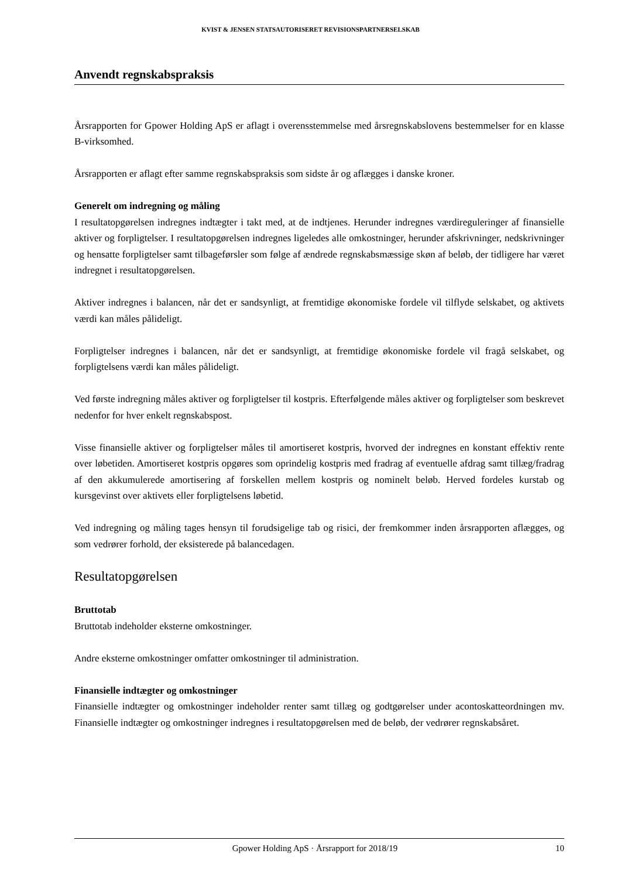KVIST & JENSEN STATSAUTORISERET REVISIONSPARTNERSELSKAB
Anvendt regnskabspraksis
Årsrapporten for Gpower Holding ApS er aflagt i overensstemmelse med årsregnskabslovens bestemmelser for en klasse B-virksomhed.
Årsrapporten er aflagt efter samme regnskabspraksis som sidste år og aflægges i danske kroner.
Generelt om indregning og måling
I resultatopgørelsen indregnes indtægter i takt med, at de indtjenes. Herunder indregnes værdireguleringer af finansielle aktiver og forpligtelser. I resultatopgørelsen indregnes ligeledes alle omkostninger, herunder afskrivninger, nedskrivninger og hensatte forpligtelser samt tilbageførsler som følge af ændrede regnskabsmæssige skøn af beløb, der tidligere har været indregnet i resultatopgørelsen.
Aktiver indregnes i balancen, når det er sandsynligt, at fremtidige økonomiske fordele vil tilflyde selskabet, og aktivets værdi kan måles pålideligt.
Forpligtelser indregnes i balancen, når det er sandsynligt, at fremtidige økonomiske fordele vil fragå selskabet, og forpligtelsens værdi kan måles pålideligt.
Ved første indregning måles aktiver og forpligtelser til kostpris. Efterfølgende måles aktiver og forpligtelser som beskrevet nedenfor for hver enkelt regnskabspost.
Visse finansielle aktiver og forpligtelser måles til amortiseret kostpris, hvorved der indregnes en konstant effektiv rente over løbetiden. Amortiseret kostpris opgøres som oprindelig kostpris med fradrag af eventuelle afdrag samt tillæg/fradrag af den akkumulerede amortisering af forskellen mellem kostpris og nominelt beløb. Herved fordeles kurstab og kursgevinst over aktivets eller forpligtelsens løbetid.
Ved indregning og måling tages hensyn til forudsigelige tab og risici, der fremkommer inden årsrapporten aflægges, og som vedrører forhold, der eksisterede på balancedagen.
Resultatopgørelsen
Bruttotab
Bruttotab indeholder eksterne omkostninger.
Andre eksterne omkostninger omfatter omkostninger til administration.
Finansielle indtægter og omkostninger
Finansielle indtægter og omkostninger indeholder renter samt tillæg og godtgørelser under acontoskatteordningen mv. Finansielle indtægter og omkostninger indregnes i resultatopgørelsen med de beløb, der vedrører regnskabsåret.
Gpower Holding ApS · Årsrapport for 2018/19 10